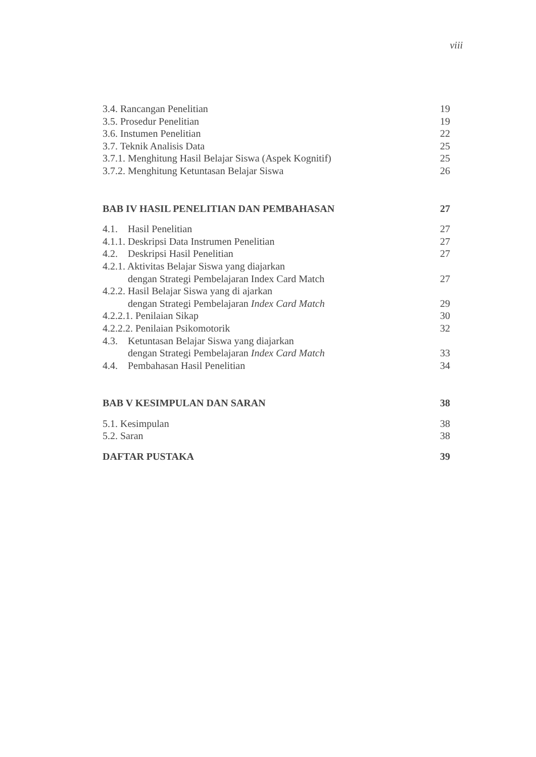viii
3.4. Rancangan Penelitian 19
3.5. Prosedur Penelitian 19
3.6. Instumen Penelitian 22
3.7. Teknik Analisis Data 25
3.7.1. Menghitung Hasil Belajar Siswa (Aspek Kognitif) 25
3.7.2. Menghitung Ketuntasan Belajar Siswa 26
BAB IV HASIL PENELITIAN DAN PEMBAHASAN 27
4.1. Hasil Penelitian 27
4.1.1. Deskripsi Data Instrumen Penelitian 27
4.2. Deskripsi Hasil Penelitian 27
4.2.1. Aktivitas Belajar Siswa yang diajarkan
dengan Strategi Pembelajaran Index Card Match 27
4.2.2. Hasil Belajar Siswa yang di ajarkan
dengan Strategi Pembelajaran Index Card Match 29
4.2.2.1. Penilaian Sikap 30
4.2.2.2. Penilaian Psikomotorik 32
4.3. Ketuntasan Belajar Siswa yang diajarkan
dengan Strategi Pembelajaran Index Card Match 33
4.4. Pembahasan Hasil Penelitian 34
BAB V KESIMPULAN DAN SARAN 38
5.1. Kesimpulan 38
5.2. Saran 38
DAFTAR PUSTAKA 39